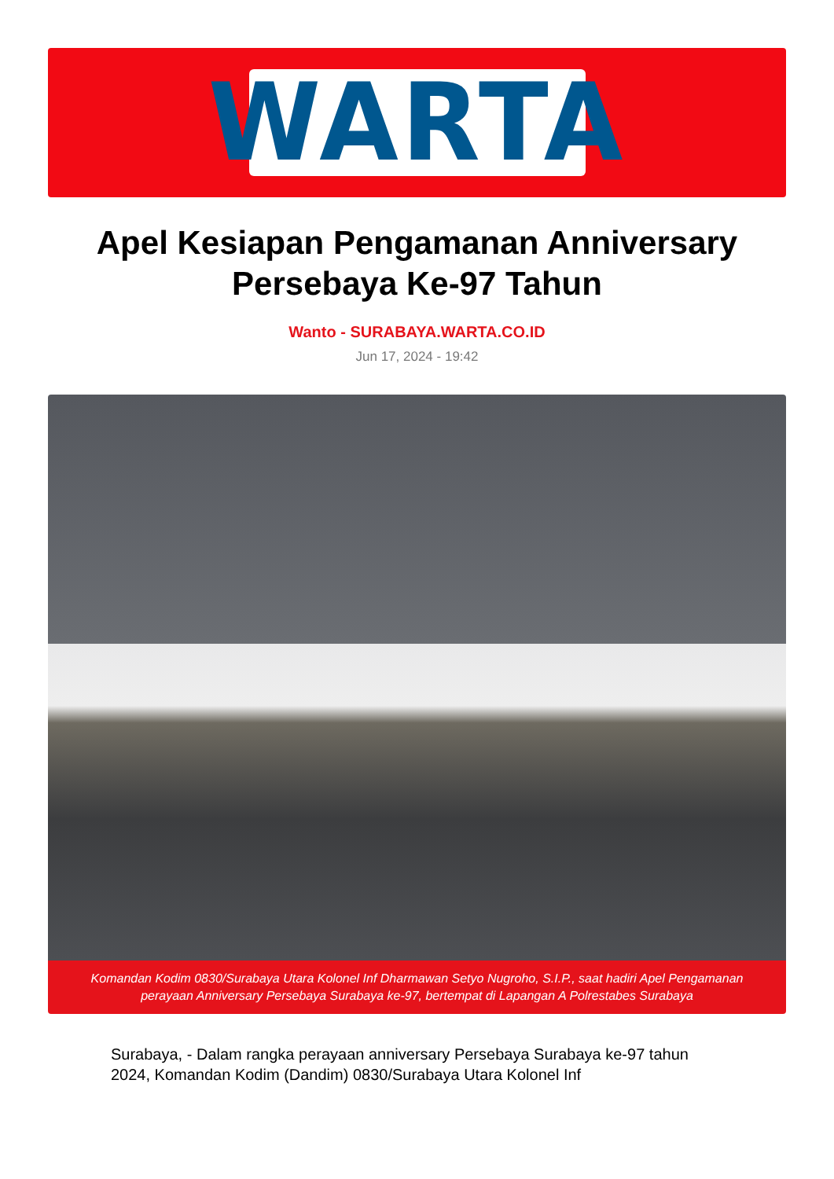WARTA
Apel Kesiapan Pengamanan Anniversary Persebaya Ke-97 Tahun
Wanto - SURABAYA.WARTA.CO.ID
Jun 17, 2024 - 19:42
Komandan Kodim 0830/Surabaya Utara Kolonel Inf Dharmawan Setyo Nugroho, S.I.P., saat hadiri Apel Pengamanan perayaan Anniversary Persebaya Surabaya ke-97, bertempat di Lapangan A Polrestabes Surabaya
Surabaya, - Dalam rangka perayaan anniversary Persebaya Surabaya ke-97 tahun 2024, Komandan Kodim (Dandim) 0830/Surabaya Utara Kolonel Inf